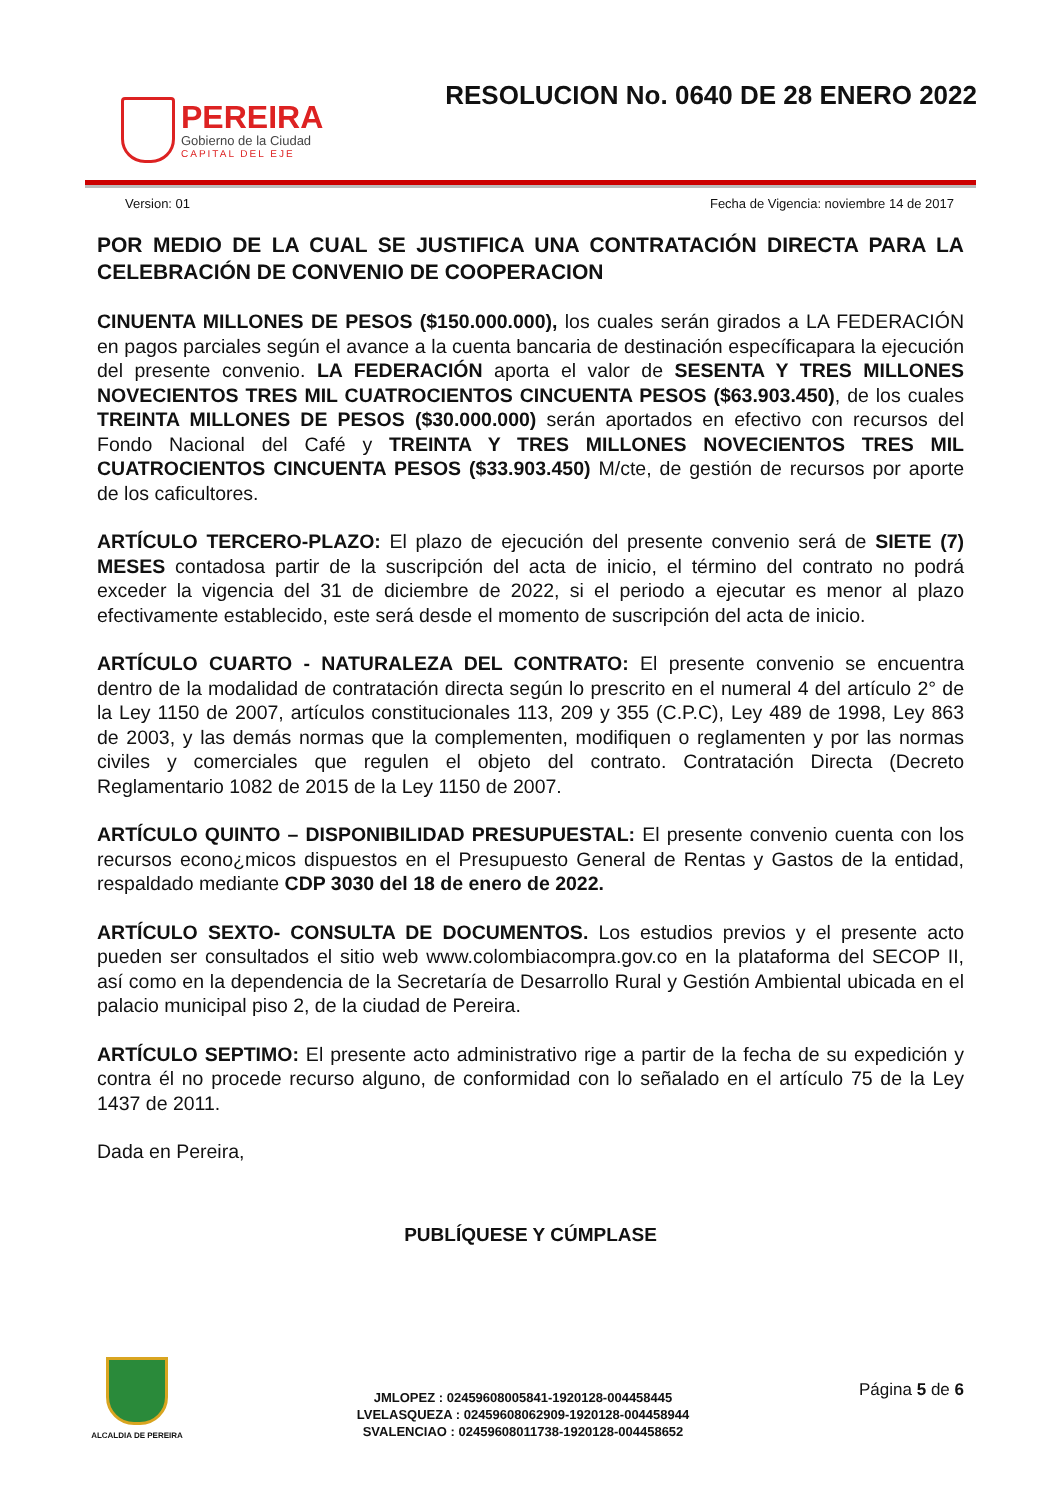PEREIRA
Gobierno de la Ciudad
CAPITAL DEL EJE
RESOLUCION No. 0640 DE 28 ENERO 2022
Version: 01 Fecha de Vigencia: noviembre 14 de 2017
POR MEDIO DE LA CUAL SE JUSTIFICA UNA CONTRATACIÓN DIRECTA PARA LA CELEBRACIÓN DE CONVENIO DE COOPERACION
CINUENTA MILLONES DE PESOS ($150.000.000), los cuales serán girados a LA FEDERACIÓN en pagos parciales según el avance a la cuenta bancaria de destinación específicapara la ejecución del presente convenio. LA FEDERACIÓN aporta el valor de SESENTA Y TRES MILLONES NOVECIENTOS TRES MIL CUATROCIENTOS CINCUENTA PESOS ($63.903.450), de los cuales TREINTA MILLONES DE PESOS ($30.000.000) serán aportados en efectivo con recursos del Fondo Nacional del Café y TREINTA Y TRES MILLONES NOVECIENTOS TRES MIL CUATROCIENTOS CINCUENTA PESOS ($33.903.450) M/cte, de gestión de recursos por aporte de los caficultores.
ARTÍCULO TERCERO-PLAZO: El plazo de ejecución del presente convenio será de SIETE (7) MESES contadosa partir de la suscripción del acta de inicio, el término del contrato no podrá exceder la vigencia del 31 de diciembre de 2022, si el periodo a ejecutar es menor al plazo efectivamente establecido, este será desde el momento de suscripción del acta de inicio.
ARTÍCULO CUARTO - NATURALEZA DEL CONTRATO: El presente convenio se encuentra dentro de la modalidad de contratación directa según lo prescrito en el numeral 4 del artículo 2° de la Ley 1150 de 2007, artículos constitucionales 113, 209 y 355 (C.P.C), Ley 489 de 1998, Ley 863 de 2003, y las demás normas que la complementen, modifiquen o reglamenten y por las normas civiles y comerciales que regulen el objeto del contrato. Contratación Directa (Decreto Reglamentario 1082 de 2015 de la Ley 1150 de 2007.
ARTÍCULO QUINTO – DISPONIBILIDAD PRESUPUESTAL: El presente convenio cuenta con los recursos econo¿micos dispuestos en el Presupuesto General de Rentas y Gastos de la entidad, respaldado mediante CDP 3030 del 18 de enero de 2022.
ARTÍCULO SEXTO- CONSULTA DE DOCUMENTOS. Los estudios previos y el presente acto pueden ser consultados el sitio web www.colombiacompra.gov.co en la plataforma del SECOP II, así como en la dependencia de la Secretaría de Desarrollo Rural y Gestión Ambiental ubicada en el palacio municipal piso 2, de la ciudad de Pereira.
ARTÍCULO SEPTIMO: El presente acto administrativo rige a partir de la fecha de su expedición y contra él no procede recurso alguno, de conformidad con lo señalado en el artículo 75 de la Ley 1437 de 2011.
Dada en Pereira,
PUBLÍQUESE Y CÚMPLASE
ALCALDIA DE PEREIRA
JMLOPEZ : 02459608005841-1920128-004458445
LVELASQUEZA : 02459608062909-1920128-004458944
SVALENCIAO : 02459608011738-1920128-004458652
Página 5 de 6